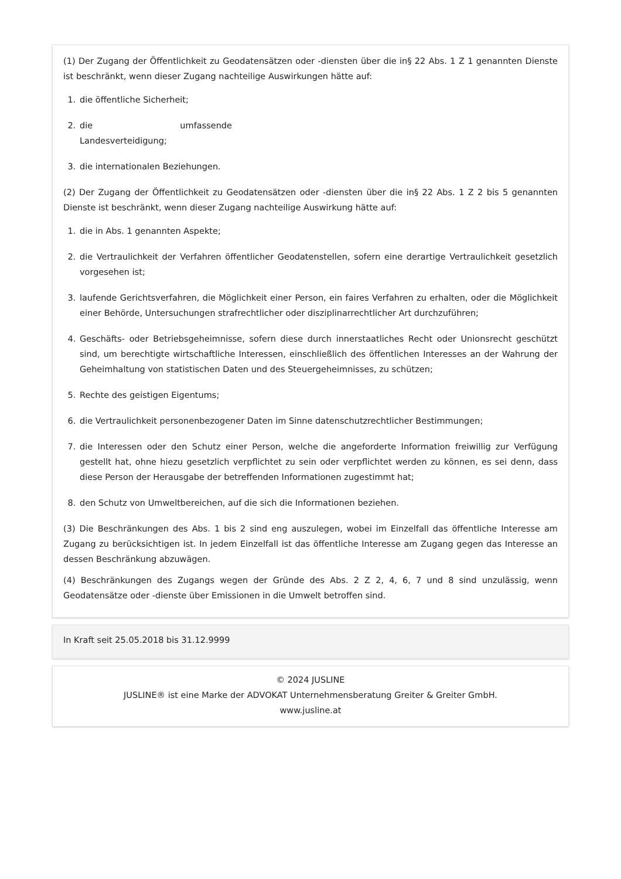(1) Der Zugang der Öffentlichkeit zu Geodatensätzen oder -diensten über die in§ 22 Abs. 1 Z 1 genannten Dienste ist beschränkt, wenn dieser Zugang nachteilige Auswirkungen hätte auf:
1. die öffentliche Sicherheit;
2. die umfassende Landesverteidigung;
3. die internationalen Beziehungen.
(2) Der Zugang der Öffentlichkeit zu Geodatensätzen oder -diensten über die in§ 22 Abs. 1 Z 2 bis 5 genannten Dienste ist beschränkt, wenn dieser Zugang nachteilige Auswirkung hätte auf:
1. die in Abs. 1 genannten Aspekte;
2. die Vertraulichkeit der Verfahren öffentlicher Geodatenstellen, sofern eine derartige Vertraulichkeit gesetzlich vorgesehen ist;
3. laufende Gerichtsverfahren, die Möglichkeit einer Person, ein faires Verfahren zu erhalten, oder die Möglichkeit einer Behörde, Untersuchungen strafrechtlicher oder disziplinarrechtlicher Art durchzuführen;
4. Geschäfts- oder Betriebsgeheimnisse, sofern diese durch innerstaatliches Recht oder Unionsrecht geschützt sind, um berechtigte wirtschaftliche Interessen, einschließlich des öffentlichen Interesses an der Wahrung der Geheimhaltung von statistischen Daten und des Steuergeheimnisses, zu schützen;
5. Rechte des geistigen Eigentums;
6. die Vertraulichkeit personenbezogener Daten im Sinne datenschutzrechtlicher Bestimmungen;
7. die Interessen oder den Schutz einer Person, welche die angeforderte Information freiwillig zur Verfügung gestellt hat, ohne hiezu gesetzlich verpflichtet zu sein oder verpflichtet werden zu können, es sei denn, dass diese Person der Herausgabe der betreffenden Informationen zugestimmt hat;
8. den Schutz von Umweltbereichen, auf die sich die Informationen beziehen.
(3) Die Beschränkungen des Abs. 1 bis 2 sind eng auszulegen, wobei im Einzelfall das öffentliche Interesse am Zugang zu berücksichtigen ist. In jedem Einzelfall ist das öffentliche Interesse am Zugang gegen das Interesse an dessen Beschränkung abzuwägen.
(4) Beschränkungen des Zugangs wegen der Gründe des Abs. 2 Z 2, 4, 6, 7 und 8 sind unzulässig, wenn Geodatensätze oder -dienste über Emissionen in die Umwelt betroffen sind.
In Kraft seit 25.05.2018 bis 31.12.9999
© 2024 JUSLINE
JUSLINE® ist eine Marke der ADVOKAT Unternehmensberatung Greiter & Greiter GmbH.
www.jusline.at